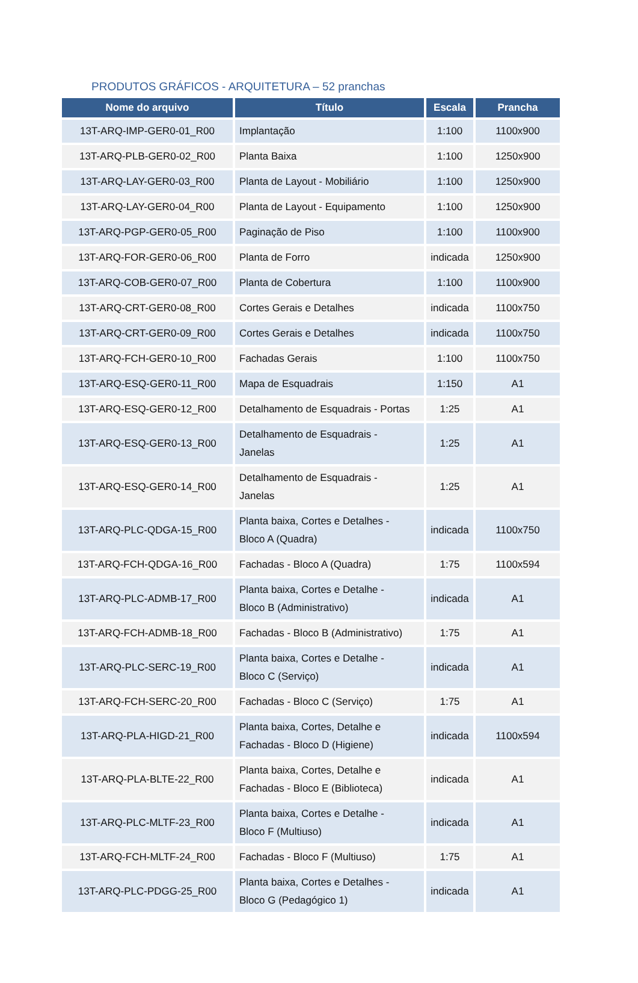PRODUTOS GRÁFICOS - ARQUITETURA – 52 pranchas
| Nome do arquivo | Título | Escala | Prancha |
| --- | --- | --- | --- |
| 13T-ARQ-IMP-GER0-01_R00 | Implantação | 1:100 | 1100x900 |
| 13T-ARQ-PLB-GER0-02_R00 | Planta Baixa | 1:100 | 1250x900 |
| 13T-ARQ-LAY-GER0-03_R00 | Planta de Layout - Mobiliário | 1:100 | 1250x900 |
| 13T-ARQ-LAY-GER0-04_R00 | Planta de Layout - Equipamento | 1:100 | 1250x900 |
| 13T-ARQ-PGP-GER0-05_R00 | Paginação de Piso | 1:100 | 1100x900 |
| 13T-ARQ-FOR-GER0-06_R00 | Planta de Forro | indicada | 1250x900 |
| 13T-ARQ-COB-GER0-07_R00 | Planta de Cobertura | 1:100 | 1100x900 |
| 13T-ARQ-CRT-GER0-08_R00 | Cortes Gerais e Detalhes | indicada | 1100x750 |
| 13T-ARQ-CRT-GER0-09_R00 | Cortes Gerais e Detalhes | indicada | 1100x750 |
| 13T-ARQ-FCH-GER0-10_R00 | Fachadas Gerais | 1:100 | 1100x750 |
| 13T-ARQ-ESQ-GER0-11_R00 | Mapa de Esquadrais | 1:150 | A1 |
| 13T-ARQ-ESQ-GER0-12_R00 | Detalhamento de Esquadrais - Portas | 1:25 | A1 |
| 13T-ARQ-ESQ-GER0-13_R00 | Detalhamento de Esquadrais - Janelas | 1:25 | A1 |
| 13T-ARQ-ESQ-GER0-14_R00 | Detalhamento de Esquadrais - Janelas | 1:25 | A1 |
| 13T-ARQ-PLC-QDGA-15_R00 | Planta baixa, Cortes e Detalhes - Bloco A (Quadra) | indicada | 1100x750 |
| 13T-ARQ-FCH-QDGA-16_R00 | Fachadas - Bloco A (Quadra) | 1:75 | 1100x594 |
| 13T-ARQ-PLC-ADMB-17_R00 | Planta baixa, Cortes e Detalhe - Bloco B (Administrativo) | indicada | A1 |
| 13T-ARQ-FCH-ADMB-18_R00 | Fachadas - Bloco B (Administrativo) | 1:75 | A1 |
| 13T-ARQ-PLC-SERC-19_R00 | Planta baixa, Cortes e Detalhe - Bloco C (Serviço) | indicada | A1 |
| 13T-ARQ-FCH-SERC-20_R00 | Fachadas - Bloco C (Serviço) | 1:75 | A1 |
| 13T-ARQ-PLA-HIGD-21_R00 | Planta baixa, Cortes, Detalhe e Fachadas - Bloco D (Higiene) | indicada | 1100x594 |
| 13T-ARQ-PLA-BLTE-22_R00 | Planta baixa, Cortes, Detalhe e Fachadas - Bloco E (Biblioteca) | indicada | A1 |
| 13T-ARQ-PLC-MLTF-23_R00 | Planta baixa, Cortes e Detalhe - Bloco F (Multiuso) | indicada | A1 |
| 13T-ARQ-FCH-MLTF-24_R00 | Fachadas - Bloco F (Multiuso) | 1:75 | A1 |
| 13T-ARQ-PLC-PDGG-25_R00 | Planta baixa, Cortes e Detalhes - Bloco G (Pedagógico 1) | indicada | A1 |